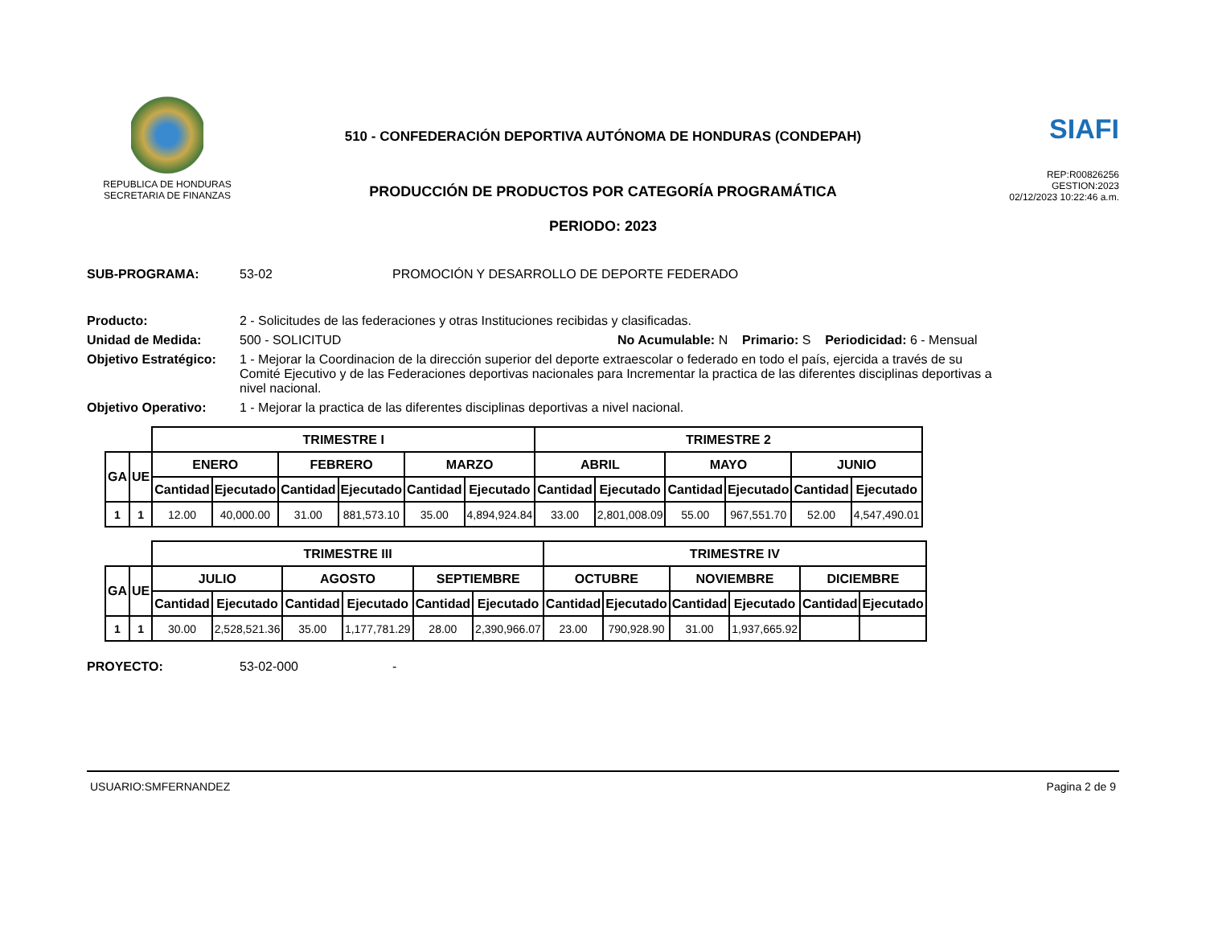REPUBLICA DE HONDURAS
SECRETARIA DE FINANZAS
510 - CONFEDERACIÓN DEPORTIVA AUTÓNOMA DE HONDURAS (CONDEPAH)
PRODUCCIÓN DE PRODUCTOS POR CATEGORÍA PROGRAMÁTICA
PERIODO: 2023
SIAFI
REP:R00826256
GESTION:2023
02/12/2023 10:22:46 a.m.
SUB-PROGRAMA: 53-02 PROMOCIÓN Y DESARROLLO DE DEPORTE FEDERADO
Producto: 2 - Solicitudes de las federaciones y otras Instituciones recibidas y clasificadas.
Unidad de Medida: 500 - SOLICITUD No Acumulable: N Primario: S Periodicidad: 6 - Mensual
Objetivo Estratégico: 1 - Mejorar la Coordinacion de la dirección superior del deporte extraescolar o federado en todo el país, ejercida a través de su Comité Ejecutivo y de las Federaciones deportivas nacionales para Incrementar la practica de las diferentes disciplinas deportivas a nivel nacional.
Objetivo Operativo: 1 - Mejorar la practica de las diferentes disciplinas deportivas a nivel nacional.
| | | TRIMESTRE I | | | | | | TRIMESTRE 2 | | | | | |
| --- | --- | --- | --- | --- | --- | --- | --- | --- | --- | --- | --- | --- | --- |
| GA | UE | ENERO | | FEBRERO | | MARZO | | ABRIL | | MAYO | | JUNIO | |
| | | Cantidad | Ejecutado | Cantidad | Ejecutado | Cantidad | Ejecutado | Cantidad | Ejecutado | Cantidad | Ejecutado | Cantidad | Ejecutado |
| 1 | 1 | 12.00 | 40,000.00 | 31.00 | 881,573.10 | 35.00 | 4,894,924.84 | 33.00 | 2,801,008.09 | 55.00 | 967,551.70 | 52.00 | 4,547,490.01 |
| | | TRIMESTRE III | | | | | | TRIMESTRE IV | | | | | |
| --- | --- | --- | --- | --- | --- | --- | --- | --- | --- | --- | --- | --- | --- |
| GA | UE | JULIO | | AGOSTO | | SEPTIEMBRE | | OCTUBRE | | NOVIEMBRE | | DICIEMBRE | |
| | | Cantidad | Ejecutado | Cantidad | Ejecutado | Cantidad | Ejecutado | Cantidad | Ejecutado | Cantidad | Ejecutado | Cantidad | Ejecutado |
| 1 | 1 | 30.00 | 2,528,521.36 | 35.00 | 1,177,781.29 | 28.00 | 2,390,966.07 | 23.00 | 790,928.90 | 31.00 | 1,937,665.92 | | |
PROYECTO: 53-02-000 -
USUARIO:SMFERNANDEZ Pagina 2 de 9